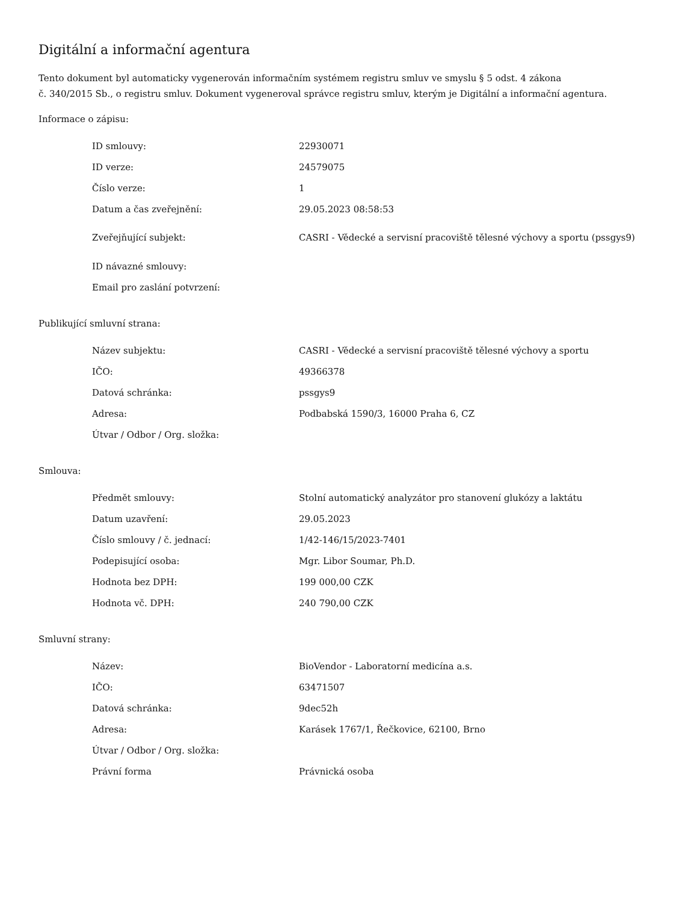Digitální a informační agentura
Tento dokument byl automaticky vygenerován informačním systémem registru smluv ve smyslu § 5 odst. 4 zákona
č. 340/2015 Sb., o registru smluv. Dokument vygeneroval správce registru smluv, kterým je Digitální a informační agentura.
Informace o zápisu:
| ID smlouvy: | 22930071 |
| ID verze: | 24579075 |
| Číslo verze: | 1 |
| Datum a čas zveřejnění: | 29.05.2023 08:58:53 |
| Zveřejňující subjekt: | CASRI - Vědecké a servisní pracoviště tělesné výchovy a sportu (pssgys9) |
| ID návazné smlouvy: | |
| Email pro zaslání potvrzení: | |
Publikující smluvní strana:
| Název subjektu: | CASRI - Vědecké a servisní pracoviště tělesné výchovy a sportu |
| IČO: | 49366378 |
| Datová schránka: | pssgys9 |
| Adresa: | Podbabská 1590/3, 16000 Praha 6, CZ |
| Útvar / Odbor / Org. složka: | |
Smlouva:
| Předmět smlouvy: | Stolní automatický analyzátor pro stanovení glukózy a laktátu |
| Datum uzavření: | 29.05.2023 |
| Číslo smlouvy / č. jednací: | 1/42-146/15/2023-7401 |
| Podepisující osoba: | Mgr. Libor Soumar, Ph.D. |
| Hodnota bez DPH: | 199 000,00 CZK |
| Hodnota vč. DPH: | 240 790,00 CZK |
Smluvní strany:
| Název: | BioVendor - Laboratorní medicína a.s. |
| IČO: | 63471507 |
| Datová schránka: | 9dec52h |
| Adresa: | Karásek 1767/1, Řečkovice, 62100, Brno |
| Útvar / Odbor / Org. složka: | |
| Právní forma | Právnická osoba |